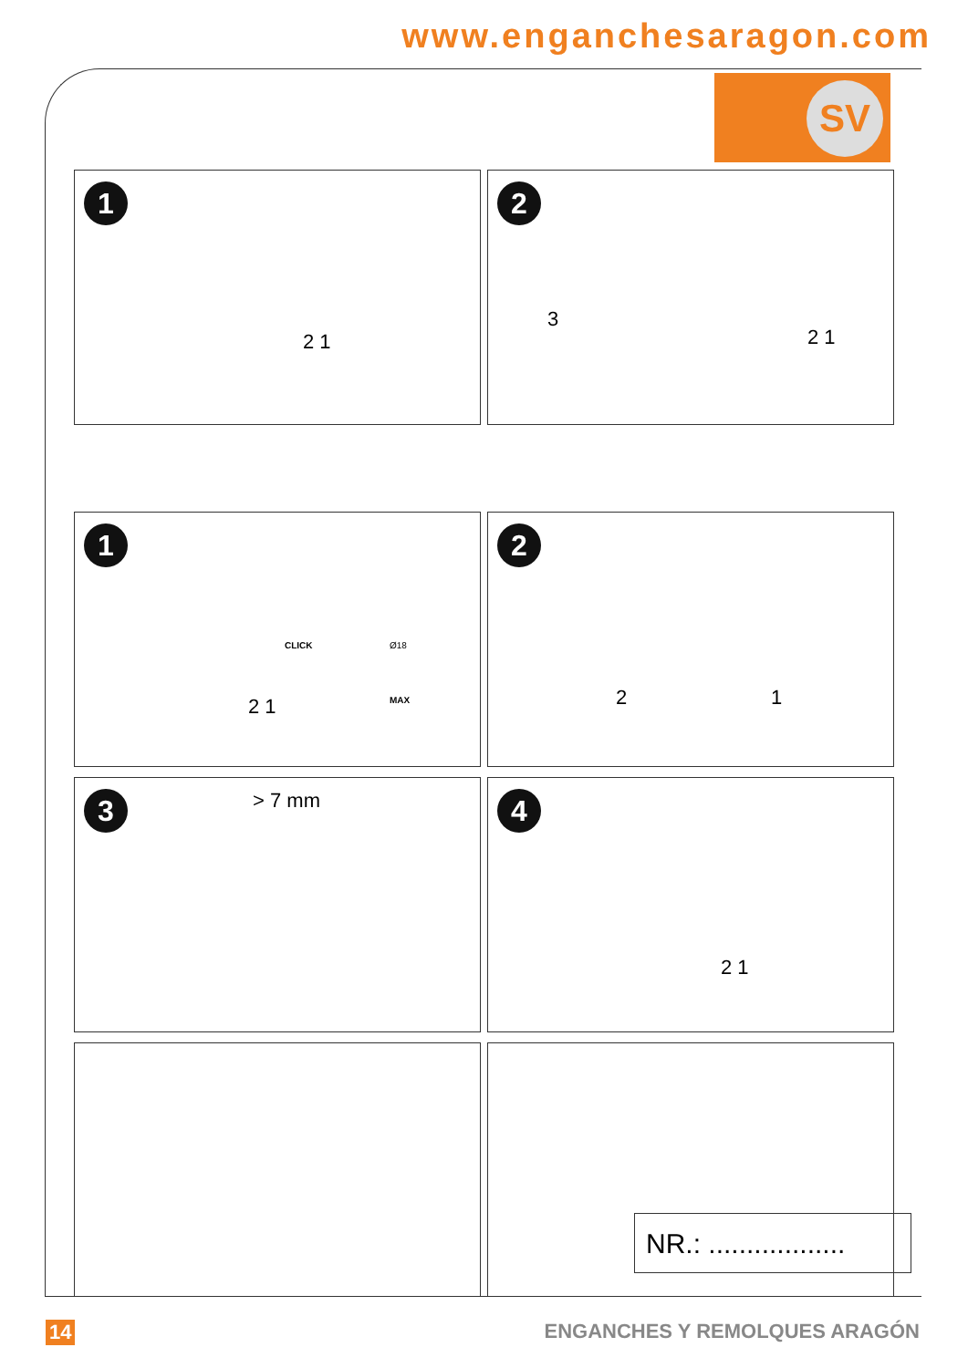www.enganchesaragon.com
SV
1
2 1
2
3
2 1
1
CLICK
MAX
Ø18
2 1
2
2 1
3 > 7 mm
4
2 1
NR.: ..................
14 ENGANCHES Y REMOLQUES ARAGÓN